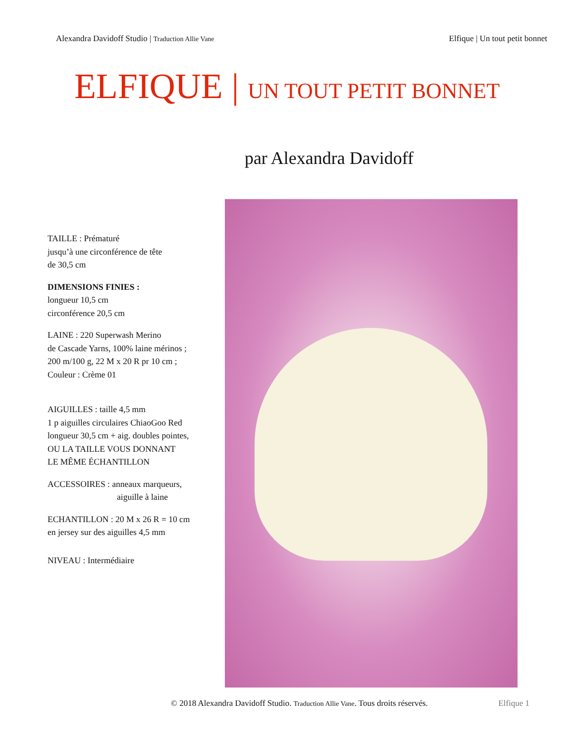Alexandra Davidoff Studio | Traduction Allie Vane
Elfique | Un tout petit bonnet
ELFIQUE | UN TOUT PETIT BONNET
par Alexandra Davidoff
TAILLE : Prématuré
jusqu’à une circonférence de tête
de 30,5 cm
DIMENSIONS FINIES :
longueur 10,5 cm
circonférence 20,5 cm
LAINE : 220 Superwash Merino
de Cascade Yarns, 100% laine mérinos ;
200 m/100 g, 22 M x 20 R pr 10 cm ;
Couleur : Crème 01
AIGUILLES : taille 4,5 mm
1 p aiguilles circulaires ChiaoGoo Red
longueur 30,5 cm + aig. doubles pointes,
OU LA TAILLE VOUS DONNANT
LE MÊME ÉCHANTILLON
ACCESSOIRES : anneaux marqueurs,
aiguille à laine
ECHANTILLON : 20 M x 26 R = 10 cm
en jersey sur des aiguilles 4,5 mm
NIVEAU : Intermédiaire
© 2018 Alexandra Davidoff Studio. Traduction Allie Vane. Tous droits réservés.
Elfique 1